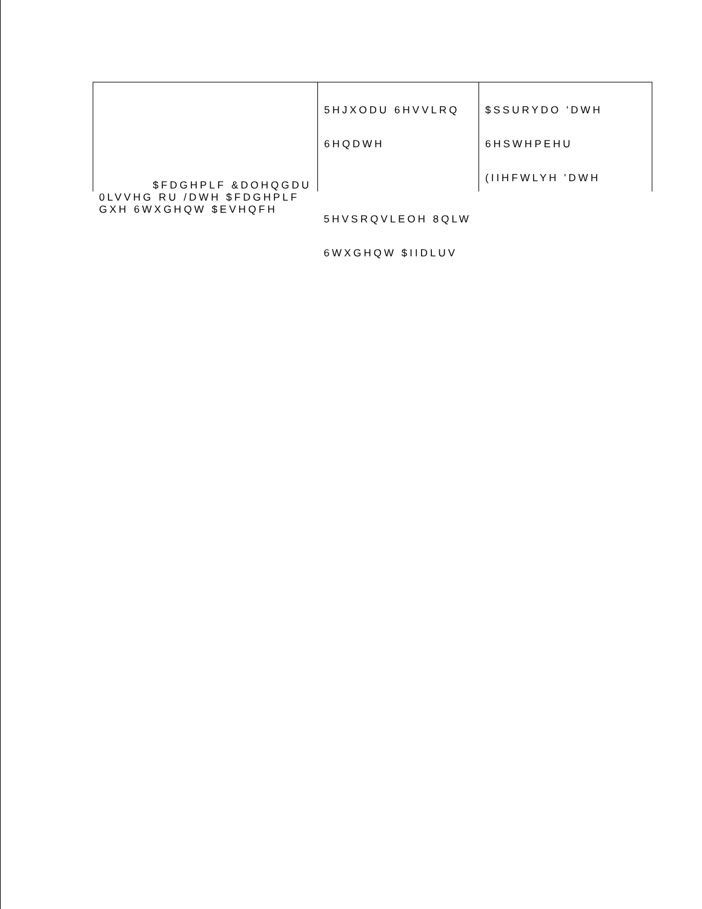| $FDGHPLF &DOHQGDU | 5HJXODU 6HVVLRQ 6HQDWH | $SSURYDO 'DWH 6HSWHPEHU (IIHFWLYH 'DWH |
| 0LVVHG RU /DWH $FDGHPLF GXH 6WXGHQW $EVHQFH | 5HVSRQVLEOH 8QLW 6WXGHQW $IIDLUV | |